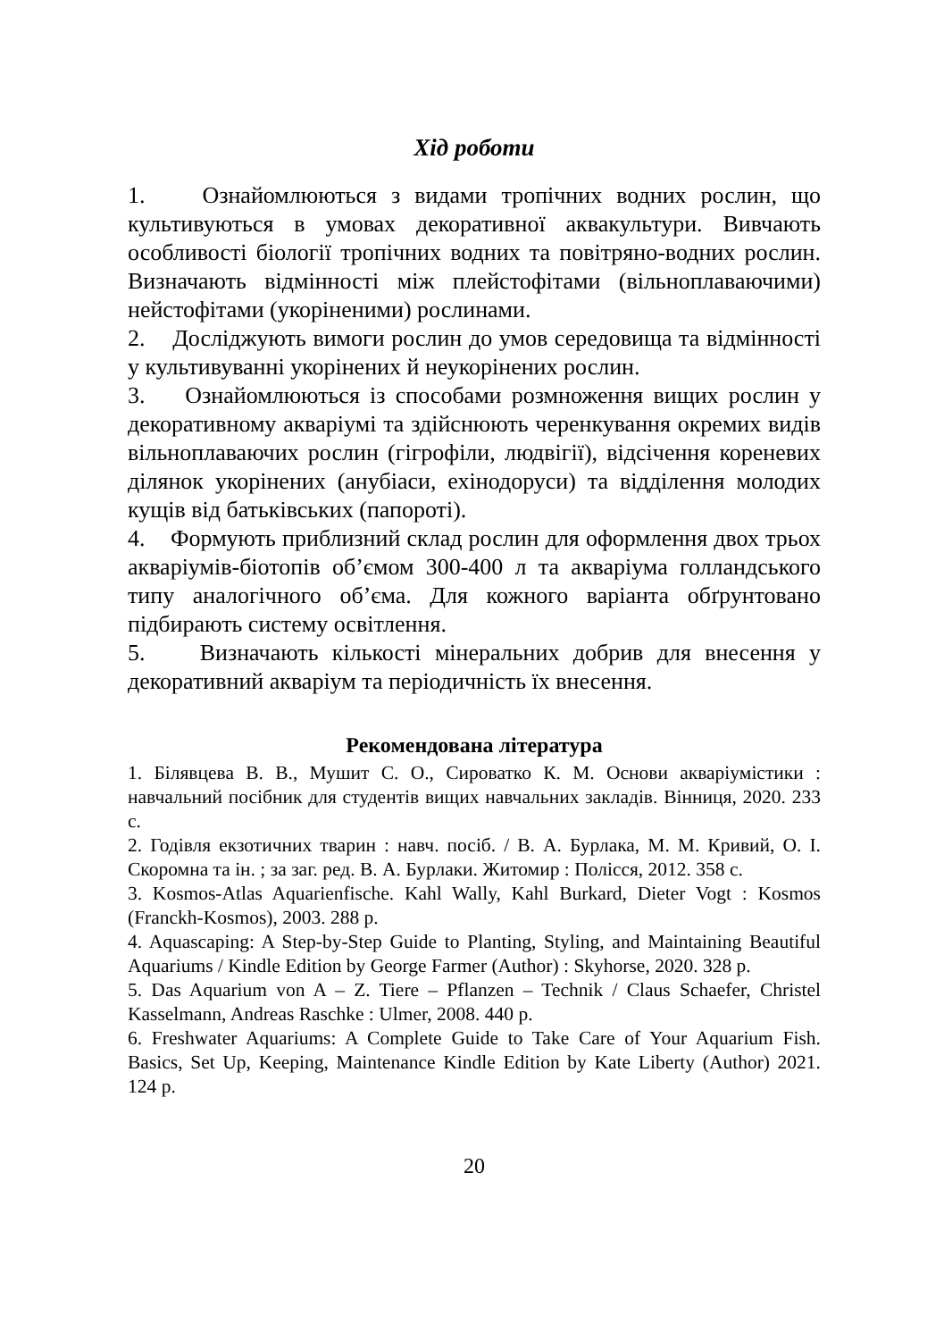Хід роботи
1. Ознайомлюються з видами тропічних водних рослин, що культивуються в умовах декоративної аквакультури. Вивчають особливості біології тропічних водних та повітряно-водних рослин. Визначають відмінності між плейстофітами (вільноплаваючими) нейстофітами (укоріненими) рослинами.
2. Досліджують вимоги рослин до умов середовища та відмінності у культивуванні укорінених й неукорінених рослин.
3. Ознайомлюються із способами розмноження вищих рослин у декоративному акваріумі та здійснюють черенкування окремих видів вільноплаваючих рослин (гігрофіли, людвігії), відсічення кореневих ділянок укорінених (анубіаси, ехінодоруси) та відділення молодих кущів від батьківських (папороті).
4. Формують приблизний склад рослин для оформлення двох трьох акваріумів-біотопів об’ємом 300-400 л та акваріума голландського типу аналогічного об’єма. Для кожного варіанта обґрунтовано підбирають систему освітлення.
5. Визначають кількості мінеральних добрив для внесення у декоративний акваріум та періодичність їх внесення.
Рекомендована література
1. Білявцева В. В., Мушит С. О., Сироватко К. М. Основи акваріумістики : навчальний посібник для студентів вищих навчальних закладів. Вінниця, 2020. 233 с.
2. Годівля екзотичних тварин : навч. посіб. / В. А. Бурлака, М. М. Кривий, О. І. Скоромна та ін. ; за заг. ред. В. А. Бурлаки. Житомир : Полісся, 2012. 358 с.
3. Kosmos-Atlas Aquarienfische. Kahl Wally, Kahl Burkard, Dieter Vogt : Kosmos (Franckh-Kosmos), 2003. 288 p.
4. Aquascaping: A Step-by-Step Guide to Planting, Styling, and Maintaining Beautiful Aquariums / Kindle Edition by George Farmer (Author) : Skyhorse, 2020. 328 p.
5. Das Aquarium von A – Z. Tiere – Pflanzen – Technik / Claus Schaefer, Christel Kasselmann, Andreas Raschke : Ulmer, 2008. 440 p.
6. Freshwater Aquariums: A Complete Guide to Take Care of Your Aquarium Fish. Basics, Set Up, Keeping, Maintenance Kindle Edition by Kate Liberty (Author) 2021. 124 p.
20